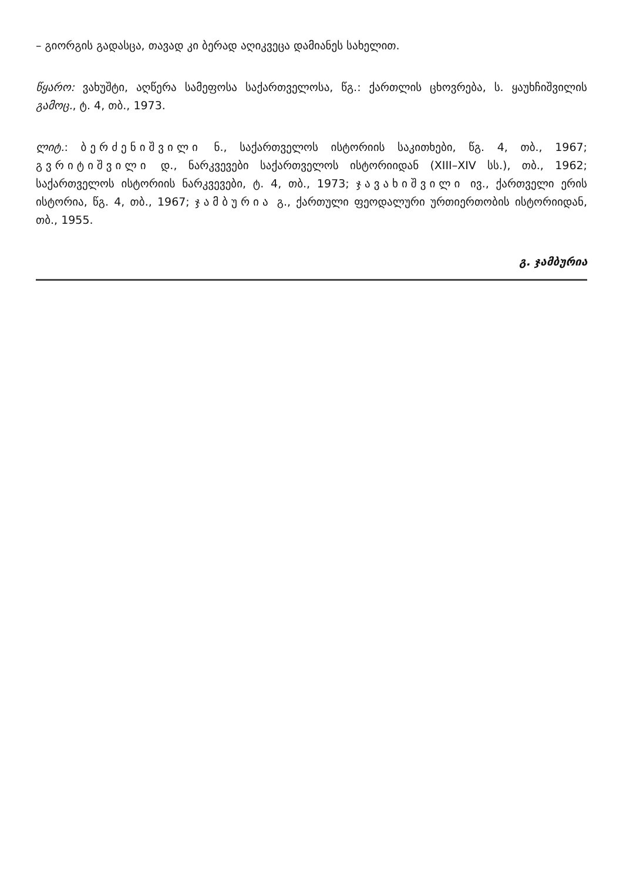– გიორგის გადასცა, თავად კი ბერად აღიკვეცა დამიანეს სახელით.
წყარო: ვახუშტი, აღწერა სამეფოსა საქართველოსა, წგ.: ქართლის ცხოვრება, ს. ყაუხჩიშვილის გამოც., ტ. 4, თბ., 1973.
ლიტ.: ბერძენიშვილი ნ., საქართველოს ისტორიის საკითხები, წგ. 4, თბ., 1967; გვრიტიშვილი დ., ნარკვევები საქართველოს ისტორიიდან (XIII–XIV სს.), თბ., 1962; საქართველოს ისტორიის ნარკვევები, ტ. 4, თბ., 1973; ჯავახიშვილი ივ., ქართველი ერის ისტორია, წგ. 4, თბ., 1967; ჯამბურია გ., ქართული ფეოდალური ურთიერთობის ისტორიიდან, თბ., 1955.
გ. ჯამბურია